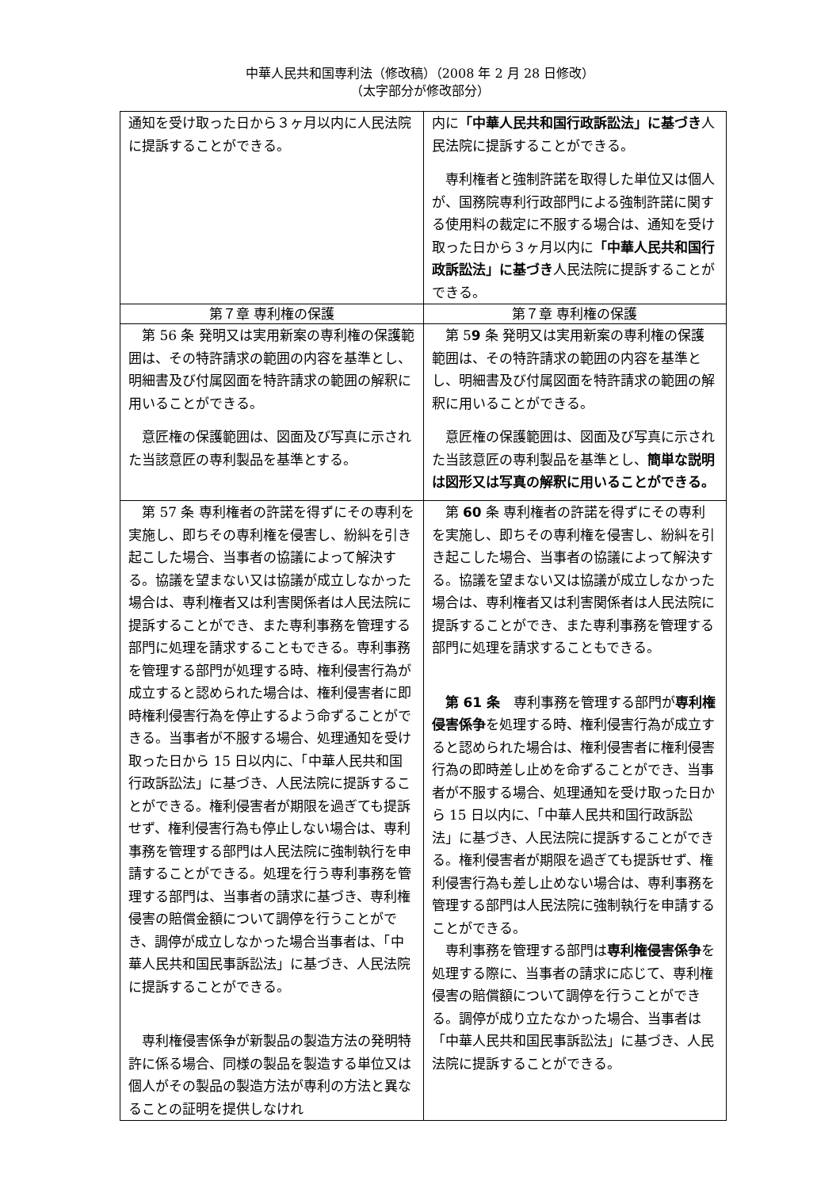中華人民共和国専利法（修改稿）（2008 年 2 月 28 日修改）
（太字部分が修改部分）
| 通知を受け取った日から３ヶ月以内に人民法院に提訴することができる。 | 内に 「中華人民共和国行政訴訟法」に基づき 人民法院に提訴することができる。 専利権者と強制許諾を取得した単位又は個人が、国務院専利行政部門による強制許諾に関する使用料の裁定に不服する場合は、通知を受け取った日から３ヶ月以内に 「中華人民共和国行政訴訟法」に基づき 人民法院に提訴することができる。 |
| 第７章 専利権の保護 | 第７章 専利権の保護 |
| 第 56 条 発明又は実用新案の専利権の保護範囲は、その特許請求の範囲の内容を基準とし、明細書及び付属図面を特許請求の範囲の解釈に用いることができる。 意匠権の保護範囲は、図面及び写真に示された当該意匠の専利製品を基準とする。 | 第 5 9 条 発明又は実用新案の専利権の保護範囲は、その特許請求の範囲の内容を基準とし、明細書及び付属図面を特許請求の範囲の解釈に用いることができる。 意匠権の保護範囲は、図面及び写真に示された当該意匠の専利製品を基準とし、 簡単な説明は図形又は写真の解釈に用いることができる。 |
| 第 57 条 専利権者の許諾を得ずにその専利を実施し、即ちその専利権を侵害し、紛糾を引き起こした場合、当事者の協議によって解決する。協議を望まない又は協議が成立しなかった場合は、専利権者又は利害関係者は人民法院に提訴することができ、また専利事務を管理する部門に処理を請求することもできる。専利事務を管理する部門が処理する時、権利侵害行為が成立すると認められた場合は、権利侵害者に即時権利侵害行為を停止するよう命ずることができる。当事者が不服する場合、処理通知を受け取った日から 15 日以内に、「中華人民共和国行政訴訟法」に基づき、人民法院に提訴することができる。権利侵害者が期限を過ぎても提訴せず、権利侵害行為も停止しない場合は、専利事務を管理する部門は人民法院に強制執行を申請することができる。処理を行う専利事務を管理する部門は、当事者の請求に基づき、専利権侵害の賠償金額について調停を行うことができ、調停が成立しなかった場合当事者は、「中華人民共和国民事訴訟法」に基づき、人民法院に提訴することができる。 専利権侵害係争が新製品の製造方法の発明特許に係る場合、同様の製品を製造する単位又は個人がその製品の製造方法が専利の方法と異なることの証明を提供しなけれ | 第 60 条 専利権者の許諾を得ずにその専利を実施し、即ちその専利権を侵害し、紛糾を引き起こした場合、当事者の協議によって解決する。協議を望まない又は協議が成立しなかった場合は、専利権者又は利害関係者は人民法院に提訴することができ、また専利事務を管理する部門に処理を請求することもできる。 第 61 条 専利事務を管理する部門が 専利権侵害係争 を処理する時、権利侵害行為が成立すると認められた場合は、権利侵害者に権利侵害行為の即時差し止めを命ずることができ、当事者が不服する場合、処理通知を受け取った日から 15 日以内に、「中華人民共和国行政訴訟法」に基づき、人民法院に提訴することができる。権利侵害者が期限を過ぎても提訴せず、権利侵害行為も差し止めない場合は、専利事務を管理する部門は人民法院に強制執行を申請することができる。 専利事務を管理する部門は 専利権侵害係争 を処理する際に、当事者の請求に応じて、専利権侵害の賠償額について調停を行うことができる。調停が成り立たなかった場合、当事者は「中華人民共和国民事訴訟法」に基づき、人民法院に提訴することができる。 |